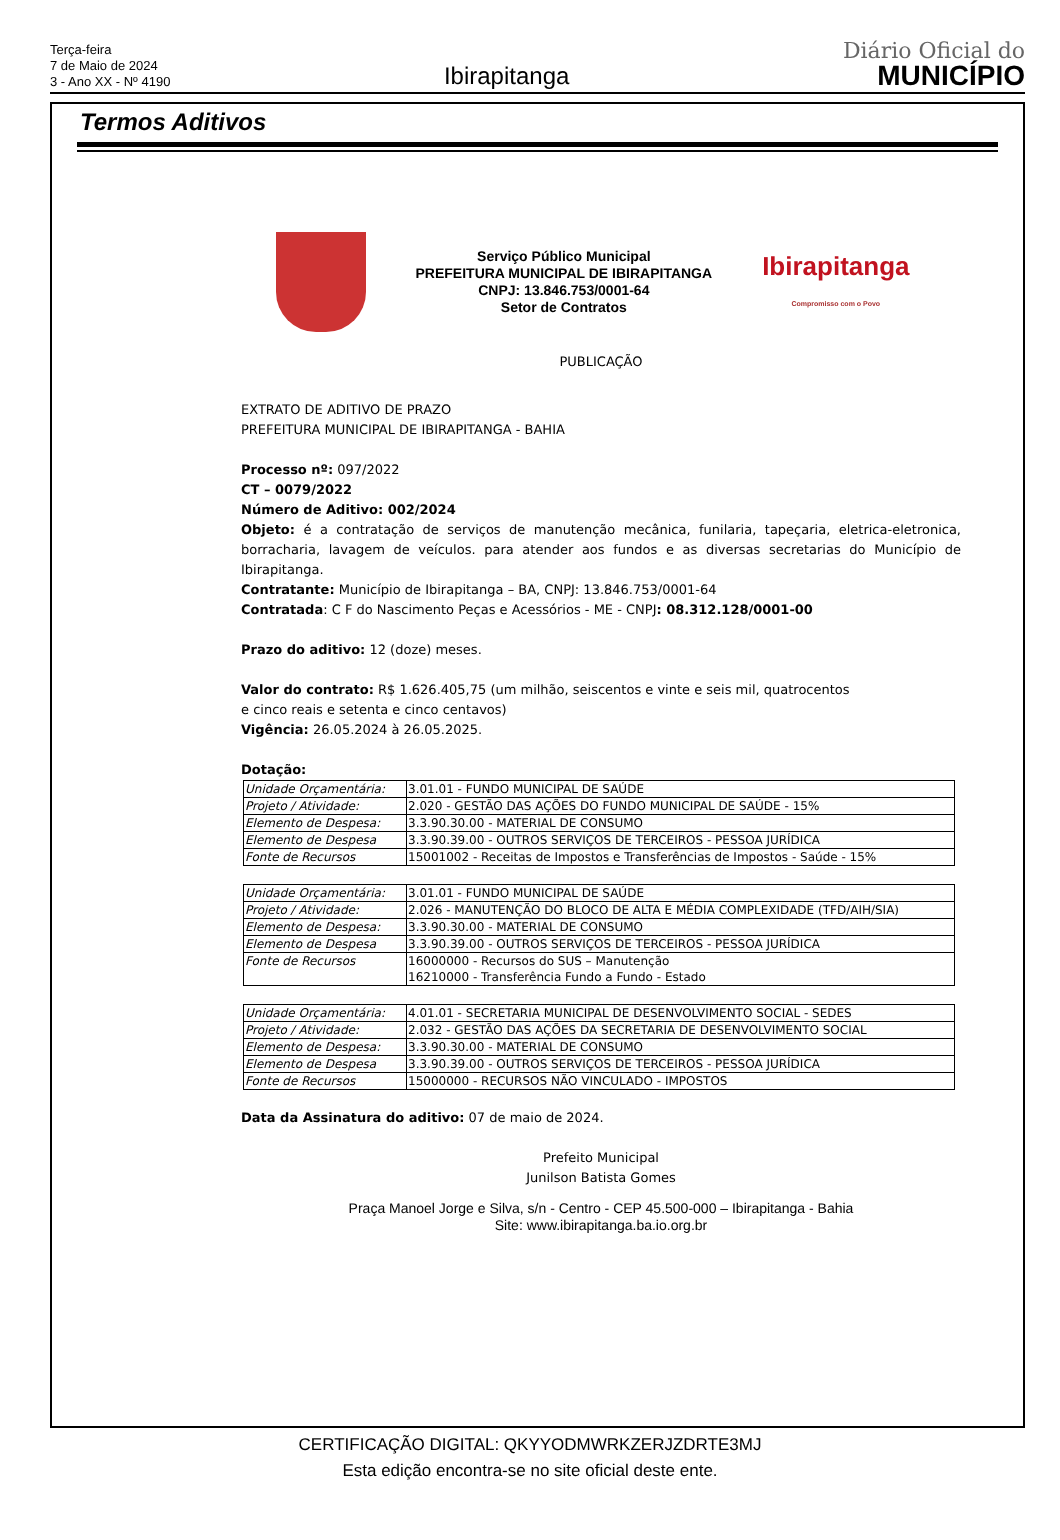Terça-feira
7 de Maio de 2024
3 - Ano XX - Nº 4190
Ibirapitanga
Diário Oficial do
MUNICÍPIO
Termos Aditivos
Serviço Público Municipal
PREFEITURA MUNICIPAL DE IBIRAPITANGA
CNPJ: 13.846.753/0001-64
Setor de Contratos
Ibirapitanga
Compromisso com o Povo
PUBLICAÇÃO
EXTRATO DE ADITIVO DE PRAZO
PREFEITURA MUNICIPAL DE IBIRAPITANGA - BAHIA
Processo nº: 097/2022
CT – 0079/2022
Número de Aditivo: 002/2024
Objeto: é a contratação de serviços de manutenção mecânica, funilaria, tapeçaria, eletrica-eletronica, borracharia, lavagem de veículos. para atender aos fundos e as diversas secretarias do Município de Ibirapitanga.
Contratante: Município de Ibirapitanga – BA, CNPJ: 13.846.753/0001-64
Contratada: C F do Nascimento Peças e Acessórios - ME - CNPJ: 08.312.128/0001-00
Prazo do aditivo: 12 (doze) meses.
Valor do contrato: R$ 1.626.405,75 (um milhão, seiscentos e vinte e seis mil, quatrocentos
e cinco reais e setenta e cinco centavos)
Vigência: 26.05.2024 à 26.05.2025.
Dotação:
| Unidade Orçamentária: | 3.01.01 - FUNDO MUNICIPAL DE SAÚDE |
| Projeto / Atividade: | 2.020 - GESTÃO DAS AÇÕES DO FUNDO MUNICIPAL DE SAÚDE - 15% |
| Elemento de Despesa: | 3.3.90.30.00 - MATERIAL DE CONSUMO |
| Elemento de Despesa | 3.3.90.39.00 - OUTROS SERVIÇOS DE TERCEIROS - PESSOA JURÍDICA |
| Fonte de Recursos | 15001002 - Receitas de Impostos e Transferências de Impostos - Saúde - 15% |
| Unidade Orçamentária: | 3.01.01 - FUNDO MUNICIPAL DE SAÚDE |
| Projeto / Atividade: | 2.026 - MANUTENÇÃO DO BLOCO DE ALTA E MÉDIA COMPLEXIDADE (TFD/AIH/SIA) |
| Elemento de Despesa: | 3.3.90.30.00 - MATERIAL DE CONSUMO |
| Elemento de Despesa | 3.3.90.39.00 - OUTROS SERVIÇOS DE TERCEIROS - PESSOA JURÍDICA |
| Fonte de Recursos | 16000000 - Recursos do SUS – Manutenção 16210000 - Transferência Fundo a Fundo - Estado |
| Unidade Orçamentária: | 4.01.01 - SECRETARIA MUNICIPAL DE DESENVOLVIMENTO SOCIAL - SEDES |
| Projeto / Atividade: | 2.032 - GESTÃO DAS AÇÕES DA SECRETARIA DE DESENVOLVIMENTO SOCIAL |
| Elemento de Despesa: | 3.3.90.30.00 - MATERIAL DE CONSUMO |
| Elemento de Despesa | 3.3.90.39.00 - OUTROS SERVIÇOS DE TERCEIROS - PESSOA JURÍDICA |
| Fonte de Recursos | 15000000 - RECURSOS NÃO VINCULADO - IMPOSTOS |
Data da Assinatura do aditivo: 07 de maio de 2024.
Prefeito Municipal
Junilson Batista Gomes
Praça Manoel Jorge e Silva, s/n - Centro - CEP 45.500-000 – Ibirapitanga - Bahia
Site: www.ibirapitanga.ba.io.org.br
CERTIFICAÇÃO DIGITAL: QKYYODMWRKZERJZDRTE3MJ
Esta edição encontra-se no site oficial deste ente.